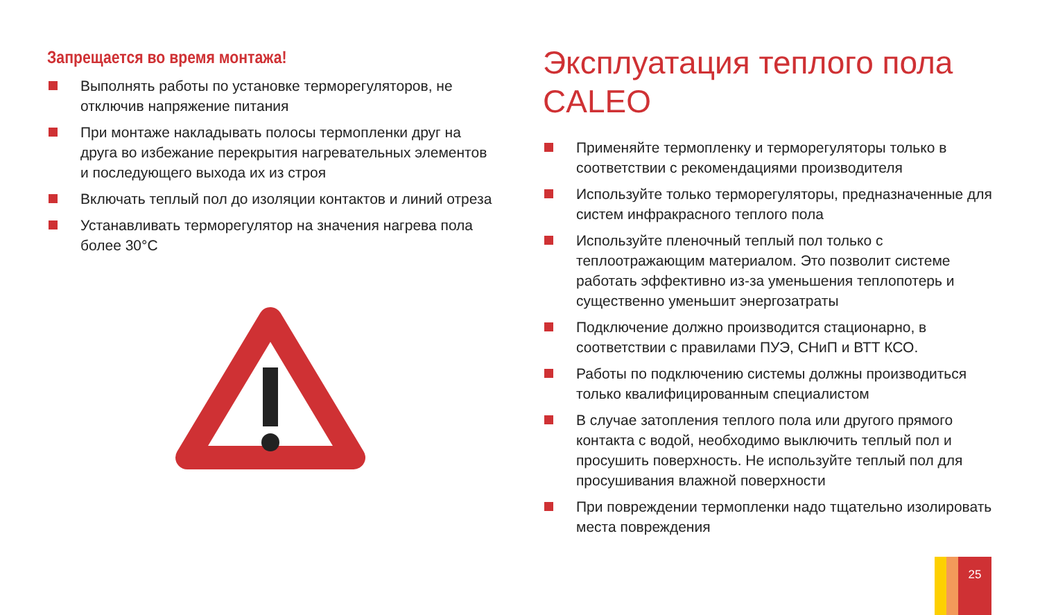Запрещается во время монтажа!
Выполнять работы по установке терморегуляторов, не отключив напряжение питания
При монтаже накладывать полосы термопленки друг на друга во избежание перекрытия нагревательных элементов и последующего выхода их из строя
Включать теплый пол до изоляции контактов и линий отреза
Устанавливать терморегулятор на значения нагрева пола более 30°C
Эксплуатация теплого пола CALEO
Применяйте термопленку и терморегуляторы только в соответствии с рекомендациями производителя
Используйте только терморегуляторы, предназначенные для систем инфракрасного теплого пола
Используйте пленочный теплый пол только с теплоотражающим материалом. Это позволит системе работать эффективно из-за уменьшения теплопотерь и существенно уменьшит энергозатраты
Подключение должно производится стационарно, в соответствии с правилами ПУЭ, СНиП и ВТТ КСО.
Работы по подключению системы должны производиться только квалифицированным специалистом
В случае затопления теплого пола или другого прямого контакта с водой, необходимо выключить теплый пол и просушить поверхность. Не используйте теплый пол для просушивания влажной поверхности
При повреждении термопленки надо тщательно изолировать места повреждения
25